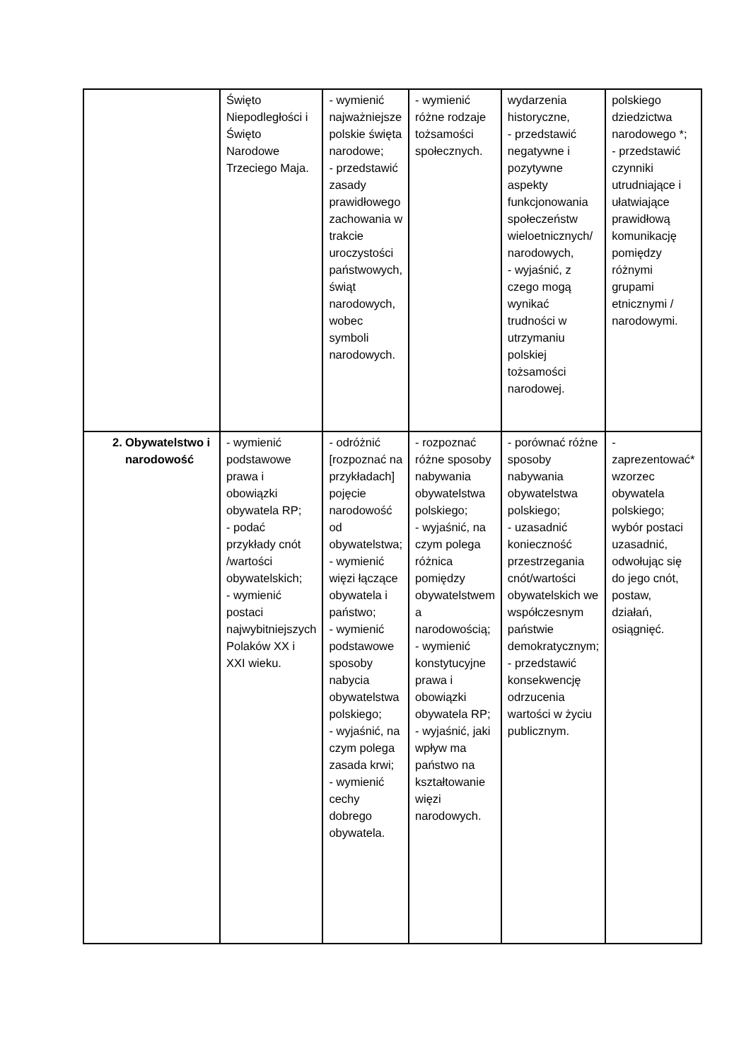| | Święto Niepodległości i Święto Narodowe Trzeciego Maja. | - wymienić najważniejsze polskie święta narodowe; - przedstawić zasady prawidłowego zachowania w trakcie uroczystości państwowych, świąt narodowych, wobec symboli narodowych. | - wymienić różne rodzaje tożsamości społecznych. | wydarzenia historyczne, - przedstawić negatywne i pozytywne aspekty funkcjonowania społeczeństw wieloetnicznych/ narodowych, - wyjaśnić, z czego mogą wynikać trudności w utrzymaniu polskiej tożsamości narodowej. | polskiego dziedzictwa narodowego *; - przedstawić czynniki utrudniające i ułatwiające prawidłową komunikację pomiędzy różnymi grupami etnicznymi / narodowymi. |
| 2. Obywatelstwo i narodowość | - wymienić podstawowe prawa i obowiązki obywatela RP; - podać przykłady cnót /wartości obywatelskich; - wymienić postaci najwybitniejszych Polaków XX i XXI wieku. | - odróżnić [rozpoznać na przykładach] pojęcie narodowość od obywatelstwa; - wymienić więzi łączące obywatela i państwo; - wymienić podstawowe sposoby nabycia obywatelstwa polskiego; - wyjaśnić, na czym polega zasada krwi; - wymienić cechy dobrego obywatela. | - rozpoznać różne sposoby nabywania obywatelstwa polskiego; - wyjaśnić, na czym polega różnica pomiędzy obywatelstwem a narodowością; - wymienić konstytucyjne prawa i obowiązki obywatela RP; - wyjaśnić, jaki wpływ ma państwo na kształtowanie więzi narodowych. | - porównać różne sposoby nabywania obywatelstwa polskiego; - uzasadnić konieczność przestrzegania cnót/wartości obywatelskich we współczesnym państwie demokratycznym; - przedstawić konsekwencję odrzucenia wartości w życiu publicznym. | - zaprezentować* wzorzec obywatela polskiego; wybór postaci uzasadnić, odwołując się do jego cnót, postaw, działań, osiągnięć. |